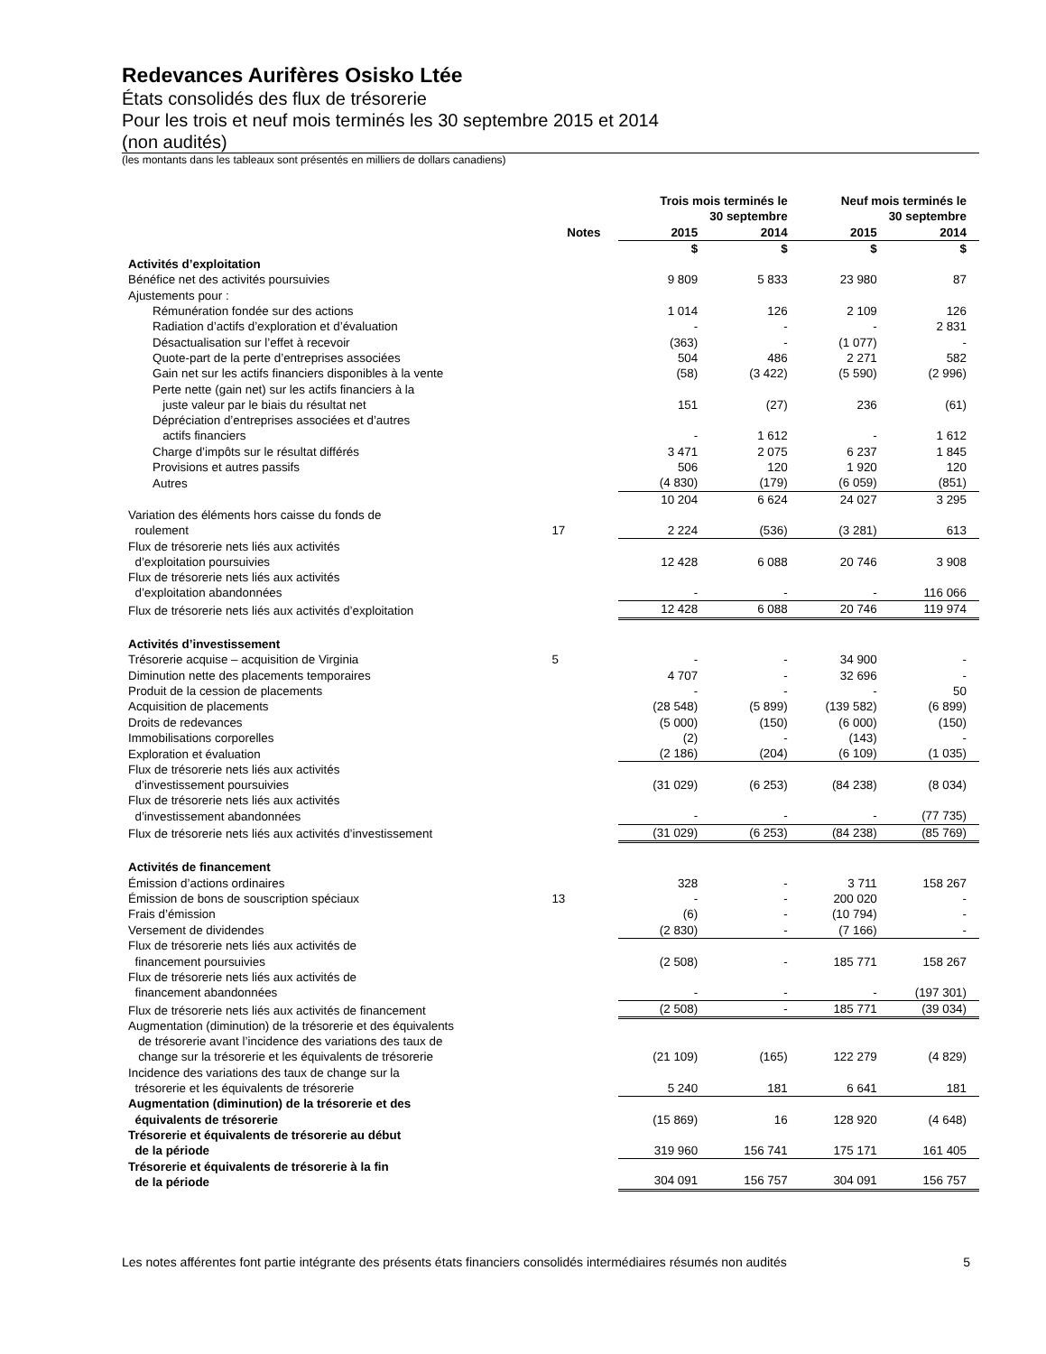Redevances Aurifères Osisko Ltée
États consolidés des flux de trésorerie
Pour les trois et neuf mois terminés les 30 septembre 2015 et 2014
(non audités)
(les montants dans les tableaux sont présentés en milliers de dollars canadiens)
| | | Trois mois terminés le 30 septembre | | Neuf mois terminés le 30 septembre | |
| --- | --- | --- | --- | --- | --- |
| | Notes | 2015 | 2014 | 2015 | 2014 |
| | | $ | $ | $ | $ |
| Activités d’exploitation | | | | | |
| Bénéfice net des activités poursuivies | | 9 809 | 5 833 | 23 980 | 87 |
| Ajustements pour : | | | | | |
| Rémunération fondée sur des actions | | 1 014 | 126 | 2 109 | 126 |
| Radiation d’actifs d’exploration et d’évaluation | | - | - | - | 2 831 |
| Désactualisation sur l’effet à recevoir | | (363) | - | (1 077) | - |
| Quote-part de la perte d’entreprises associées | | 504 | 486 | 2 271 | 582 |
| Gain net sur les actifs financiers disponibles à la vente | | (58) | (3 422) | (5 590) | (2 996) |
| Perte nette (gain net) sur les actifs financiers à la juste valeur par le biais du résultat net | | 151 | (27) | 236 | (61) |
| Dépréciation d’entreprises associées et d’autres actifs financiers | | - | 1 612 | - | 1 612 |
| Charge d’impôts sur le résultat différés | | 3 471 | 2 075 | 6 237 | 1 845 |
| Provisions et autres passifs | | 506 | 120 | 1 920 | 120 |
| Autres | | (4 830) | (179) | (6 059) | (851) |
| | | 10 204 | 6 624 | 24 027 | 3 295 |
| Variation des éléments hors caisse du fonds de roulement | 17 | 2 224 | (536) | (3 281) | 613 |
| Flux de trésorerie nets liés aux activités d’exploitation poursuivies | | 12 428 | 6 088 | 20 746 | 3 908 |
| Flux de trésorerie nets liés aux activités d’exploitation abandonnées | | - | - | - | 116 066 |
| Flux de trésorerie nets liés aux activités d’exploitation | | 12 428 | 6 088 | 20 746 | 119 974 |
| Activités d’investissement | | | | | |
| Trésorerie acquise – acquisition de Virginia | 5 | - | - | 34 900 | - |
| Diminution nette des placements temporaires | | 4 707 | - | 32 696 | - |
| Produit de la cession de placements | | - | - | - | 50 |
| Acquisition de placements | | (28 548) | (5 899) | (139 582) | (6 899) |
| Droits de redevances | | (5 000) | (150) | (6 000) | (150) |
| Immobilisations corporelles | | (2) | - | (143) | - |
| Exploration et évaluation | | (2 186) | (204) | (6 109) | (1 035) |
| Flux de trésorerie nets liés aux activités d’investissement poursuivies | | (31 029) | (6 253) | (84 238) | (8 034) |
| Flux de trésorerie nets liés aux activités d’investissement abandonnées | | - | - | - | (77 735) |
| Flux de trésorerie nets liés aux activités d’investissement | | (31 029) | (6 253) | (84 238) | (85 769) |
| Activités de financement | | | | | |
| Émission d’actions ordinaires | | 328 | - | 3 711 | 158 267 |
| Émission de bons de souscription spéciaux | 13 | - | - | 200 020 | - |
| Frais d’émission | | (6) | - | (10 794) | - |
| Versement de dividendes | | (2 830) | - | (7 166) | - |
| Flux de trésorerie nets liés aux activités de financement poursuivies | | (2 508) | - | 185 771 | 158 267 |
| Flux de trésorerie nets liés aux activités de financement abandonnées | | - | - | - | (197 301) |
| Flux de trésorerie nets liés aux activités de financement | | (2 508) | - | 185 771 | (39 034) |
| Augmentation (diminution) de la trésorerie et des équivalents de trésorerie avant l’incidence des variations des taux de change sur la trésorerie et les équivalents de trésorerie | | (21 109) | (165) | 122 279 | (4 829) |
| Incidence des variations des taux de change sur la trésorerie et les équivalents de trésorerie | | 5 240 | 181 | 6 641 | 181 |
| Augmentation (diminution) de la trésorerie et des équivalents de trésorerie | | (15 869) | 16 | 128 920 | (4 648) |
| Trésorerie et équivalents de trésorerie au début de la période | | 319 960 | 156 741 | 175 171 | 161 405 |
| Trésorerie et équivalents de trésorerie à la fin de la période | | 304 091 | 156 757 | 304 091 | 156 757 |
Les notes afférentes font partie intégrante des présents états financiers consolidés intermédiaires résumés non audités 5